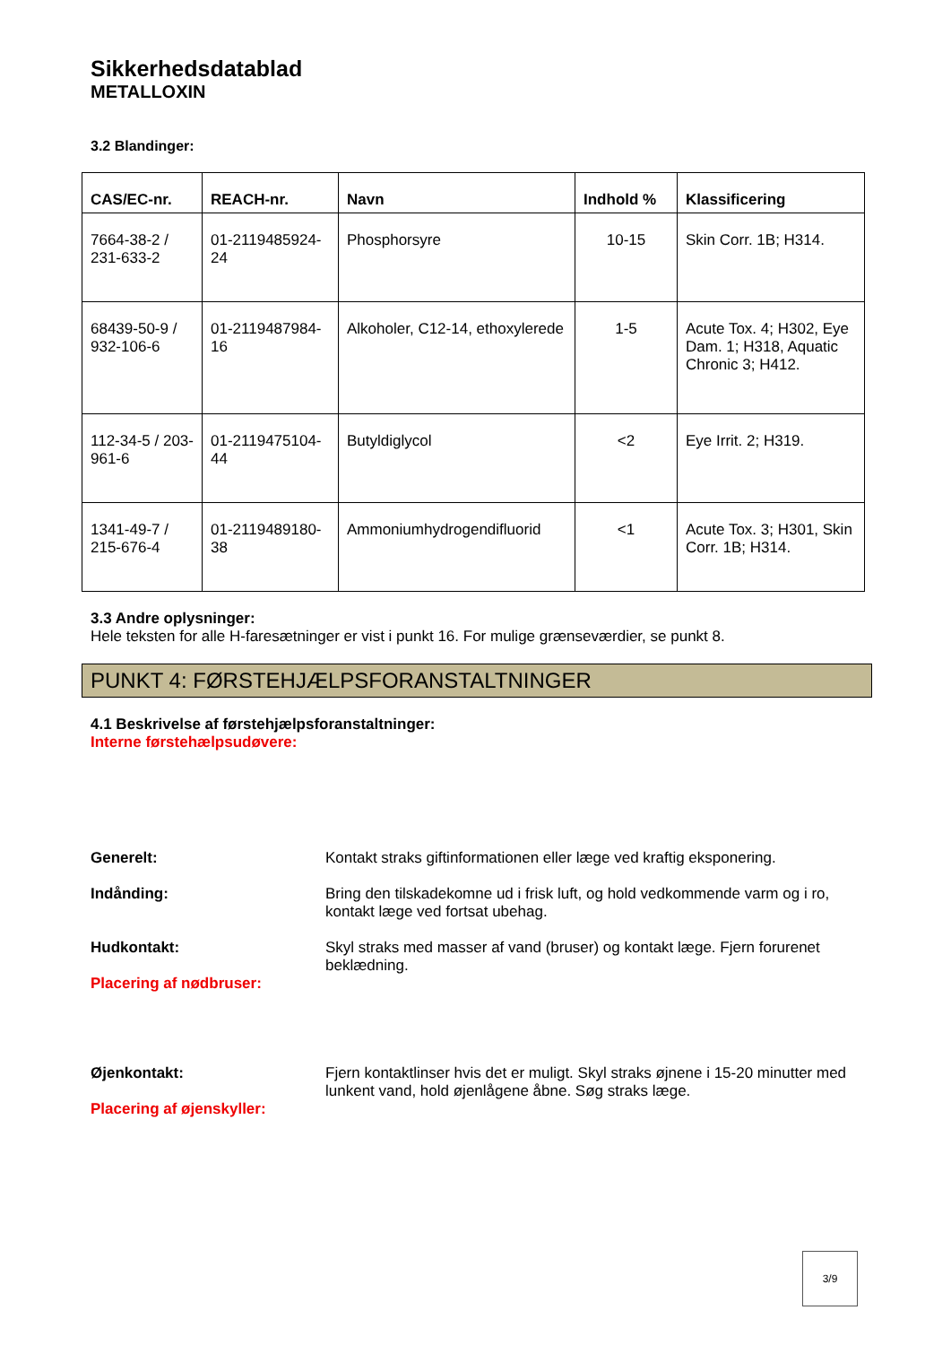Sikkerhedsdatablad
METALLOXIN
3.2 Blandinger:
| CAS/EC-nr. | REACH-nr. | Navn | Indhold % | Klassificering |
| --- | --- | --- | --- | --- |
| 7664-38-2 / 231-633-2 | 01-2119485924-24 | Phosphorsyre | 10-15 | Skin Corr. 1B; H314. |
| 68439-50-9 / 932-106-6 | 01-2119487984-16 | Alkoholer, C12-14, ethoxylerede | 1-5 | Acute Tox. 4; H302, Eye Dam. 1; H318, Aquatic Chronic 3; H412. |
| 112-34-5 / 203-961-6 | 01-2119475104-44 | Butyldiglycol | <2 | Eye Irrit. 2; H319. |
| 1341-49-7 / 215-676-4 | 01-2119489180-38 | Ammoniumhydrogendifluorid | <1 | Acute Tox. 3; H301, Skin Corr. 1B; H314. |
3.3 Andre oplysninger:
Hele teksten for alle H-faresætninger er vist i punkt 16. For mulige grænseværdier, se punkt 8.
PUNKT 4: FØRSTEHJÆLPSFORANSTALTNINGER
4.1 Beskrivelse af førstehjælpsforanstaltninger:
Interne førstehælpsudøvere:
Generelt: Kontakt straks giftinformationen eller læge ved kraftig eksponering.
Indånding: Bring den tilskadekomne ud i frisk luft, og hold vedkommende varm og i ro, kontakt læge ved fortsat ubehag.
Hudkontakt:
Placering af nødbruser:
Skyl straks med masser af vand (bruser) og kontakt læge. Fjern forurenet beklædning.
Øjenkontakt:
Placering af øjenskyller:
Fjern kontaktlinser hvis det er muligt. Skyl straks øjnene i 15-20 minutter med lunkent vand, hold øjenlågene åbne. Søg straks læge.
3/9